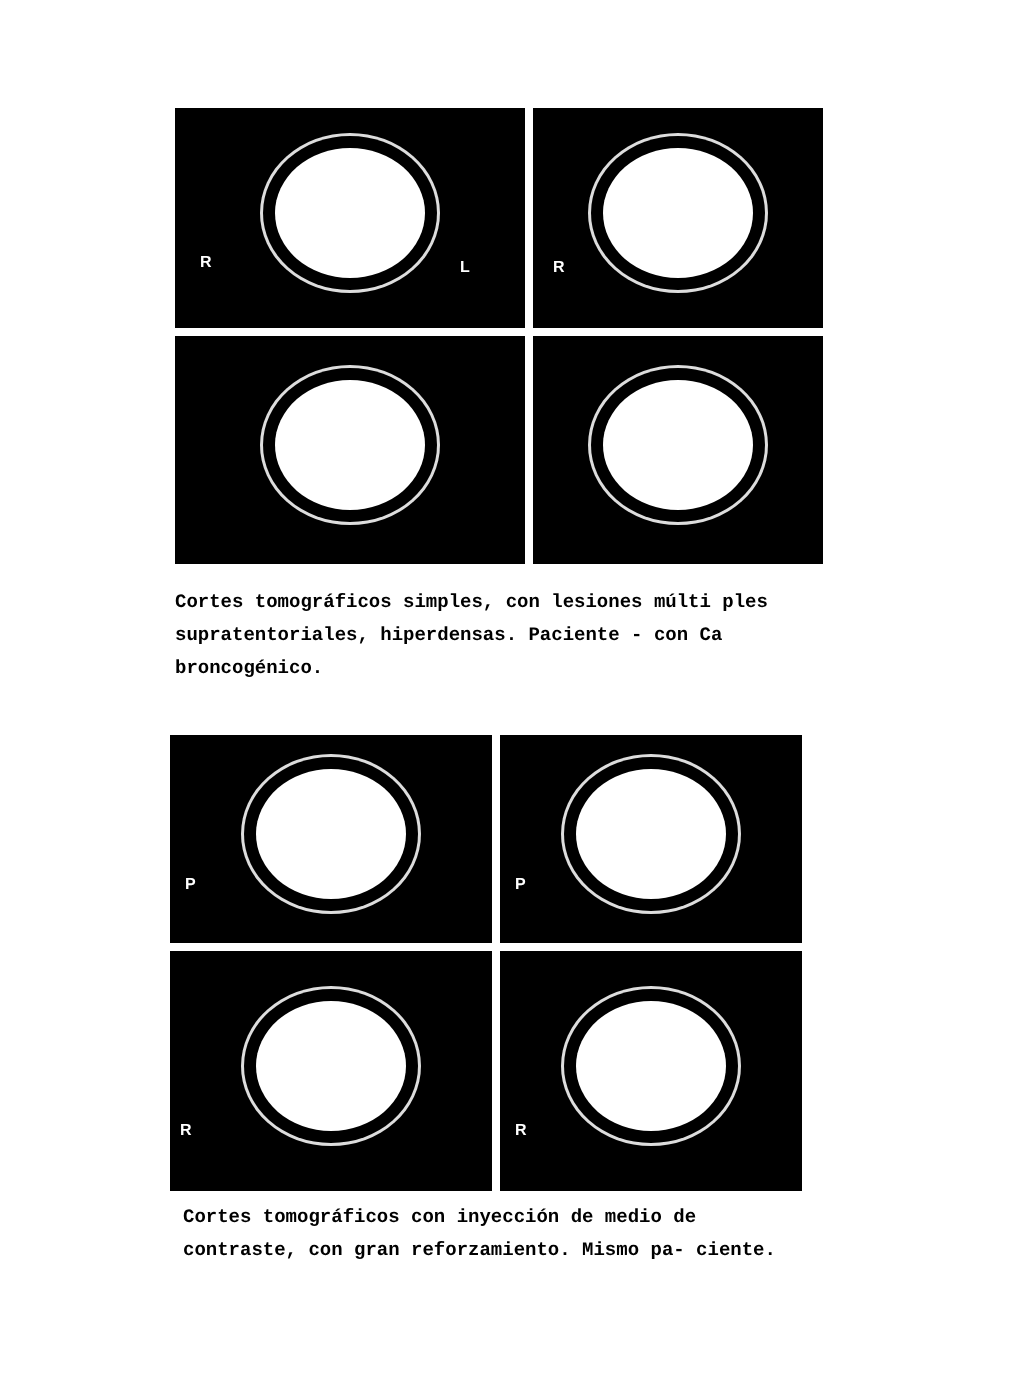R L
R
Cortes tomográficos simples, con lesiones múlti ples supratentoriales, hiperdensas. Paciente - con Ca broncogénico.
P
P
R
R
Cortes tomográficos con inyección de medio de contraste, con gran reforzamiento. Mismo pa- ciente.